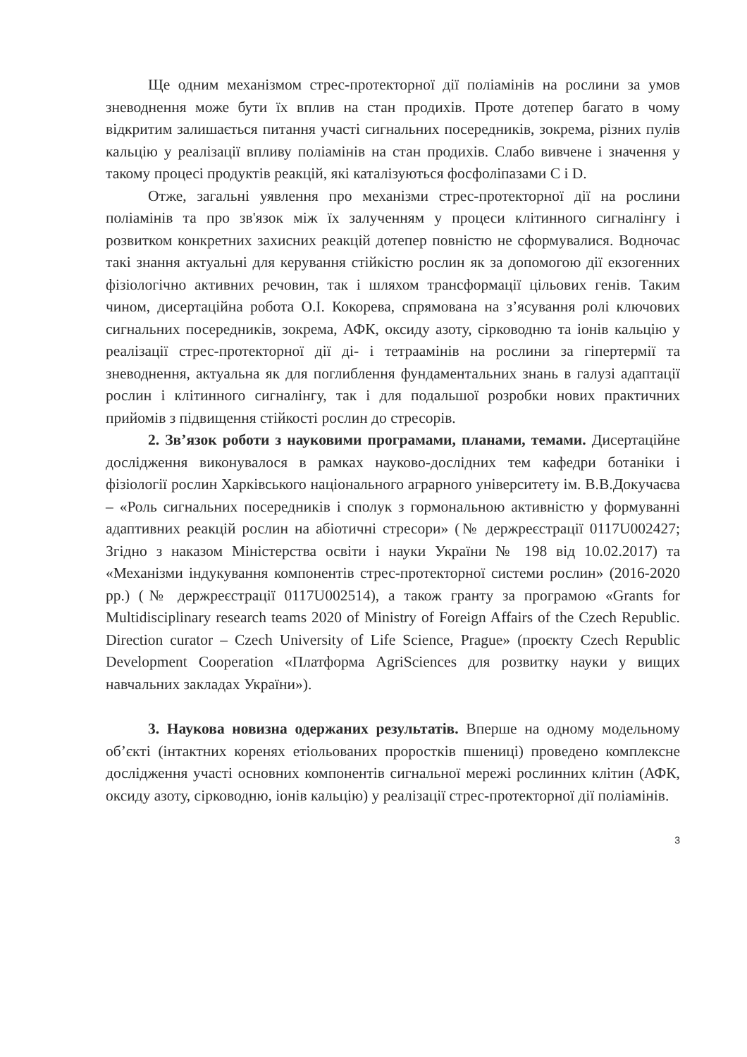Ще одним механізмом стрес-протекторної дії поліамінів на рослини за умов зневоднення може бути їх вплив на стан продихів. Проте дотепер багато в чому відкритим залишається питання участі сигнальних посередників, зокрема, різних пулів кальцію у реалізації впливу поліамінів на стан продихів. Слабо вивчене і значення у такому процесі продуктів реакцій, які каталізуються фосфоліпазами C і D.
Отже, загальні уявлення про механізми стрес-протекторної дії на рослини поліамінів та про зв'язок між їх залученням у процеси клітинного сигналінгу і розвитком конкретних захисних реакцій дотепер повністю не сформувалися. Водночас такі знання актуальні для керування стійкістю рослин як за допомогою дії екзогенних фізіологічно активних речовин, так і шляхом трансформації цільових генів. Таким чином, дисертаційна робота О.І. Кокорева, спрямована на з’ясування ролі ключових сигнальних посередників, зокрема, АФК, оксиду азоту, сірководню та іонів кальцію у реалізації стрес-протекторної дії ді- і тетраамінів на рослини за гіпертермії та зневоднення, актуальна як для поглиблення фундаментальних знань в галузі адаптації рослин і клітинного сигналінгу, так і для подальшої розробки нових практичних прийомів з підвищення стійкості рослин до стресорів.
2. Зв’язок роботи з науковими програмами, планами, темами. Дисертаційне дослідження виконувалося в рамках науково-дослідних тем кафедри ботаніки і фізіології рослин Харківського національного аграрного університету ім. В.В.Докучаєва – «Роль сигнальних посередників і сполук з гормональною активністю у формуванні адаптивних реакцій рослин на абіотичні стресори» (№ держреєстрації 0117U002427; Згідно з наказом Міністерства освіти і науки України № 198 від 10.02.2017) та «Механізми індукування компонентів стрес-протекторної системи рослин» (2016-2020 рр.) (№ держреєстрації 0117U002514), а також гранту за програмою «Grants for Multidisciplinary research teams 2020 of Ministry of Foreign Affairs of the Czech Republic. Direction curator – Czech University of Life Science, Prague» (проєкту Czech Republic Development Cooperation «Платформа AgriSciences для розвитку науки у вищих навчальних закладах України»).
3. Наукова новизна одержаних результатів. Вперше на одному модельному об’єкті (інтактних коренях етіольованих проростків пшениці) проведено комплексне дослідження участі основних компонентів сигнальної мережі рослинних клітин (АФК, оксиду азоту, сірководню, іонів кальцію) у реалізації стрес-протекторної дії поліамінів.
3